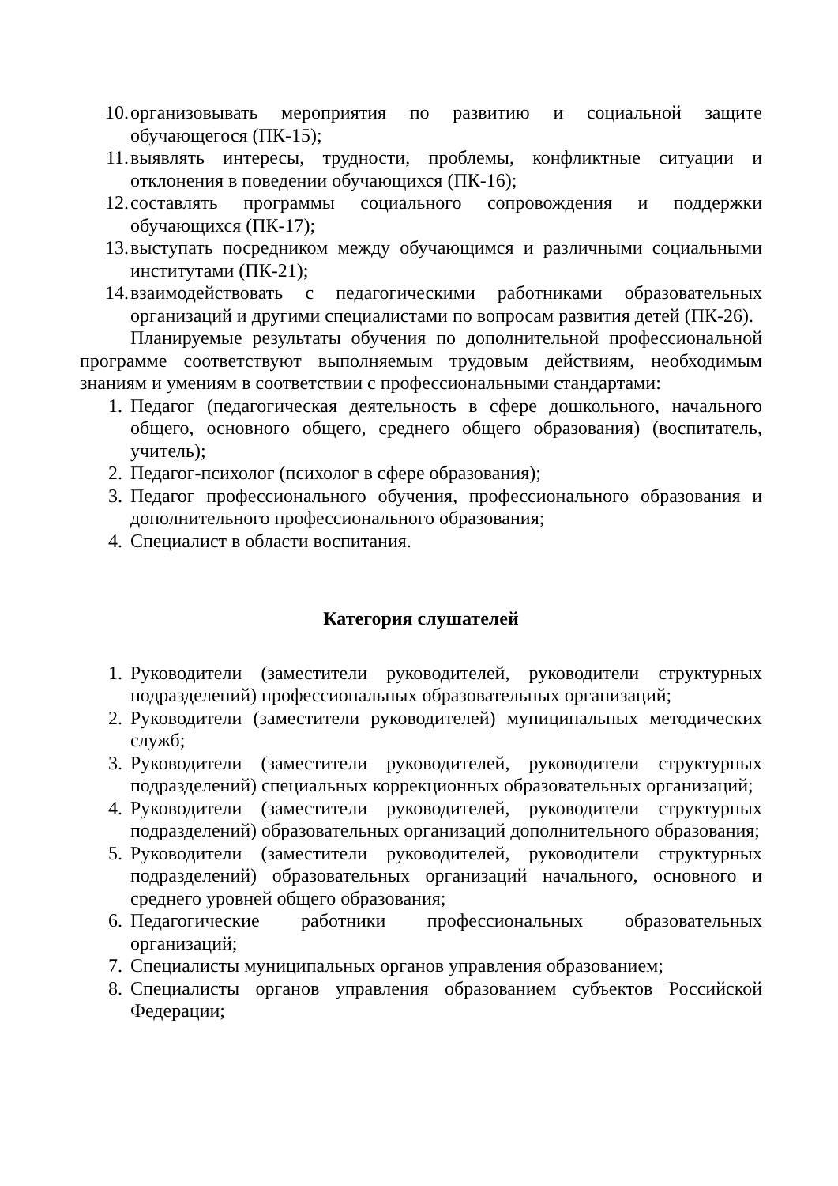10. организовывать мероприятия по развитию и социальной защите обучающегося (ПК-15);
11. выявлять интересы, трудности, проблемы, конфликтные ситуации и отклонения в поведении обучающихся (ПК-16);
12. составлять программы социального сопровождения и поддержки обучающихся (ПК-17);
13. выступать посредником между обучающимся и различными социальными институтами (ПК-21);
14. взаимодействовать с педагогическими работниками образовательных организаций и другими специалистами по вопросам развития детей (ПК-26).
Планируемые результаты обучения по дополнительной профессиональной программе соответствуют выполняемым трудовым действиям, необходимым знаниям и умениям в соответствии с профессиональными стандартами:
1. Педагог (педагогическая деятельность в сфере дошкольного, начального общего, основного общего, среднего общего образования) (воспитатель, учитель);
2. Педагог-психолог (психолог в сфере образования);
3. Педагог профессионального обучения, профессионального образования и дополнительного профессионального образования;
4. Специалист в области воспитания.
Категория слушателей
1. Руководители (заместители руководителей, руководители структурных подразделений) профессиональных образовательных организаций;
2. Руководители (заместители руководителей) муниципальных методических служб;
3. Руководители (заместители руководителей, руководители структурных подразделений) специальных коррекционных образовательных организаций;
4. Руководители (заместители руководителей, руководители структурных подразделений) образовательных организаций дополнительного образования;
5. Руководители (заместители руководителей, руководители структурных подразделений) образовательных организаций начального, основного и среднего уровней общего образования;
6. Педагогические работники профессиональных образовательных организаций;
7. Специалисты муниципальных органов управления образованием;
8. Специалисты органов управления образованием субъектов Российской Федерации;